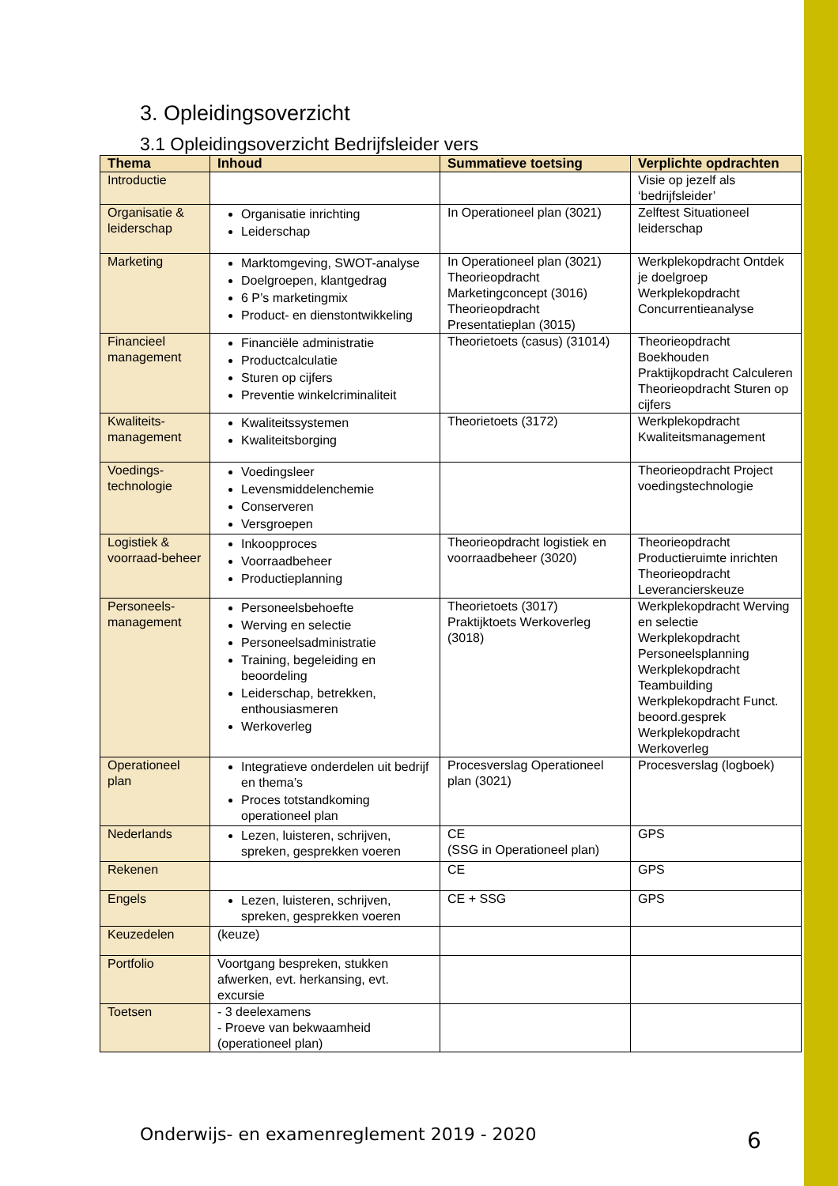3. Opleidingsoverzicht
3.1 Opleidingsoverzicht Bedrijfsleider vers
| Thema | Inhoud | Summatieve toetsing | Verplichte opdrachten |
| --- | --- | --- | --- |
| Introductie | | | Visie op jezelf als ‘bedrijfsleider’ |
| Organisatie & leiderschap | Organisatie inrichting Leiderschap | In Operationeel plan (3021) | Zelftest Situationeel leiderschap |
| Marketing | Marktomgeving, SWOT-analyse Doelgroepen, klantgedrag 6 P’s marketingmix Product- en dienstontwikkeling | In Operationeel plan (3021) Theorieopdracht Marketingconcept (3016) Theorieopdracht Presentatieplan (3015) | Werkplekopdracht Ontdek je doelgroep Werkplekopdracht Concurrentieanalyse |
| Financieel management | Financiële administratie Productcalculatie Sturen op cijfers Preventie winkelcriminaliteit | Theorietoets (casus) (31014) | Theorieopdracht Boekhouden Praktijkopdracht Calculeren Theorieopdracht Sturen op cijfers |
| Kwaliteits-management | Kwaliteitssystemen Kwaliteitsborging | Theorietoets (3172) | Werkplekopdracht Kwaliteitsmanagement |
| Voedings-technologie | Voedingsleer Levensmiddelenchemie Conserveren Versgroepen | | Theorieopdracht Project voedingstechnologie |
| Logistiek & voorraad-beheer | Inkoopproces Voorraadbeheer Productieplanning | Theorieopdracht logistiek en voorraadbeheer (3020) | Theorieopdracht Productieruimte inrichten Theorieopdracht Leverancierskeuze |
| Personeels-management | Personeelsbehoefte Werving en selectie Personeelsadministratie Training, begeleiding en beoordeling Leiderschap, betrekken, enthousiasmeren Werkoverleg | Theorietoets (3017) Praktijktoets Werkoverleg (3018) | Werkplekopdracht Werving en selectie Werkplekopdracht Personeelsplanning Werkplekopdracht Teambuilding Werkplekopdracht Funct. beoord.gesprek Werkplekopdracht Werkoverleg |
| Operationeel plan | Integratieve onderdelen uit bedrijf en thema’s Proces totstandkoming operationeel plan | Procesverslag Operationeel plan (3021) | Procesverslag (logboek) |
| Nederlands | Lezen, luisteren, schrijven, spreken, gesprekken voeren | CE (SSG in Operationeel plan) | GPS |
| Rekenen | | CE | GPS |
| Engels | Lezen, luisteren, schrijven, spreken, gesprekken voeren | CE + SSG | GPS |
| Keuzedelen | (keuze) | | |
| Portfolio | Voortgang bespreken, stukken afwerken, evt. herkansing, evt. excursie | | |
| Toetsen | - 3 deelexamens - Proeve van bekwaamheid (operationeel plan) | | |
Onderwijs- en examenreglement 2019 - 2020
6